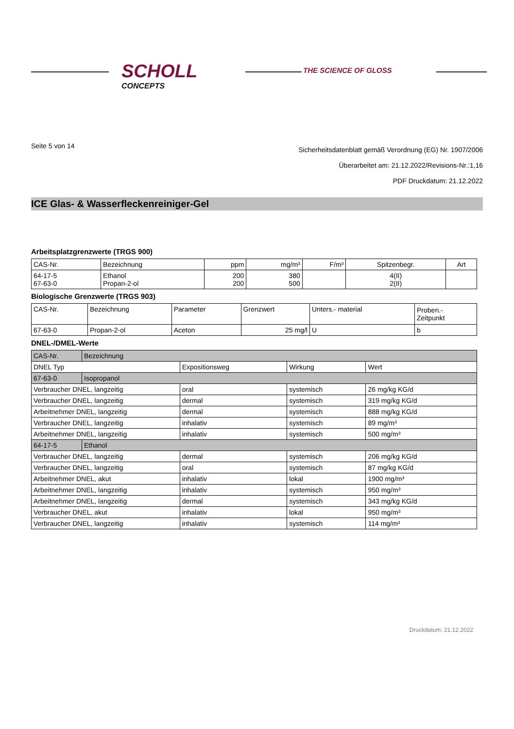SCHOLL
CONCEPTS
THE SCIENCE OF GLOSS
Seite 5 von 14
Sicherheitsdatenblatt gemäß Verordnung (EG) Nr. 1907/2006
Überarbeitet am: 21.12.2022/Revisions-Nr.:1,16
PDF Druckdatum: 21.12.2022
ICE Glas- & Wasserfleckenreiniger-Gel
Arbeitsplatzgrenzwerte (TRGS 900)
| CAS-Nr. | Bezeichnung | ppm | mg/m³ | F/m³ | Spitzenbegr. | Art |
| --- | --- | --- | --- | --- | --- | --- |
| 64-17-5 67-63-0 | Ethanol Propan-2-ol | 200 200 | 380 500 | | 4(II) 2(II) | |
Biologische Grenzwerte (TRGS 903)
| CAS-Nr. | Bezeichnung | Parameter | Grenzwert | Unters.- material | Proben.- Zeitpunkt |
| --- | --- | --- | --- | --- | --- |
| 67-63-0 | Propan-2-ol | Aceton | 25 mg/l | U | b |
DNEL-/DMEL-Werte
| CAS-Nr. | Bezeichnung | | | |
| DNEL Typ | | Expositionsweg | Wirkung | Wert |
| 67-63-0 | Isopropanol | | | |
| Verbraucher DNEL, langzeitig | | oral | systemisch | 26 mg/kg KG/d |
| Verbraucher DNEL, langzeitig | | dermal | systemisch | 319 mg/kg KG/d |
| Arbeitnehmer DNEL, langzeitig | | dermal | systemisch | 888 mg/kg KG/d |
| Verbraucher DNEL, langzeitig | | inhalativ | systemisch | 89 mg/m³ |
| Arbeitnehmer DNEL, langzeitig | | inhalativ | systemisch | 500 mg/m³ |
| 64-17-5 | Ethanol | | | |
| Verbraucher DNEL, langzeitig | | dermal | systemisch | 206 mg/kg KG/d |
| Verbraucher DNEL, langzeitig | | oral | systemisch | 87 mg/kg KG/d |
| Arbeitnehmer DNEL, akut | | inhalativ | lokal | 1900 mg/m³ |
| Arbeitnehmer DNEL, langzeitig | | inhalativ | systemisch | 950 mg/m³ |
| Arbeitnehmer DNEL, langzeitig | | dermal | systemisch | 343 mg/kg KG/d |
| Verbraucher DNEL, akut | | inhalativ | lokal | 950 mg/m³ |
| Verbraucher DNEL, langzeitig | | inhalativ | systemisch | 114 mg/m³ |
Druckdatum: 21.12.2022